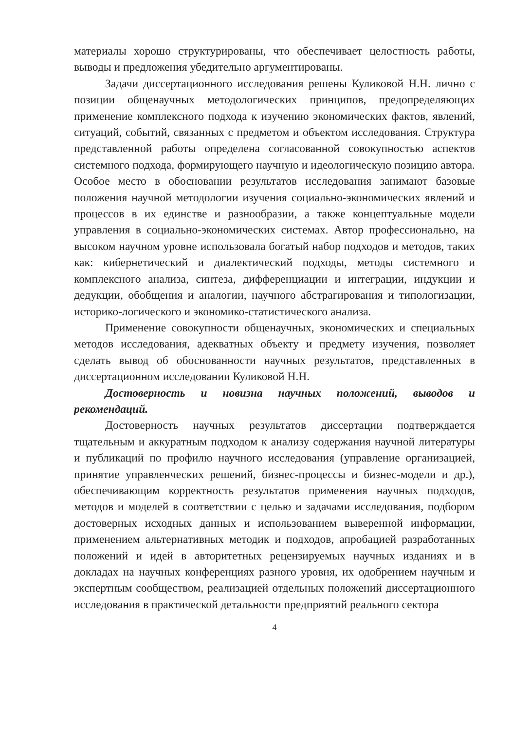материалы хорошо структурированы, что обеспечивает целостность работы, выводы и предложения убедительно аргументированы.
Задачи диссертационного исследования решены Куликовой Н.Н. лично с позиции общенаучных методологических принципов, предопределяющих применение комплексного подхода к изучению экономических фактов, явлений, ситуаций, событий, связанных с предметом и объектом исследования. Структура представленной работы определена согласованной совокупностью аспектов системного подхода, формирующего научную и идеологическую позицию автора. Особое место в обосновании результатов исследования занимают базовые положения научной методологии изучения социально-экономических явлений и процессов в их единстве и разнообразии, а также концептуальные модели управления в социально-экономических системах. Автор профессионально, на высоком научном уровне использовала богатый набор подходов и методов, таких как: кибернетический и диалектический подходы, методы системного и комплексного анализа, синтеза, дифференциации и интеграции, индукции и дедукции, обобщения и аналогии, научного абстрагирования и типологизации, историко-логического и экономико-статистического анализа.
Применение совокупности общенаучных, экономических и специальных методов исследования, адекватных объекту и предмету изучения, позволяет сделать вывод об обоснованности научных результатов, представленных в диссертационном исследовании Куликовой Н.Н.
Достоверность и новизна научных положений, выводов и рекомендаций.
Достоверность научных результатов диссертации подтверждается тщательным и аккуратным подходом к анализу содержания научной литературы и публикаций по профилю научного исследования (управление организацией, принятие управленческих решений, бизнес-процессы и бизнес-модели и др.), обеспечивающим корректность результатов применения научных подходов, методов и моделей в соответствии с целью и задачами исследования, подбором достоверных исходных данных и использованием выверенной информации, применением альтернативных методик и подходов, апробацией разработанных положений и идей в авторитетных рецензируемых научных изданиях и в докладах на научных конференциях разного уровня, их одобрением научным и экспертным сообществом, реализацией отдельных положений диссертационного исследования в практической детальности предприятий реального сектора
4